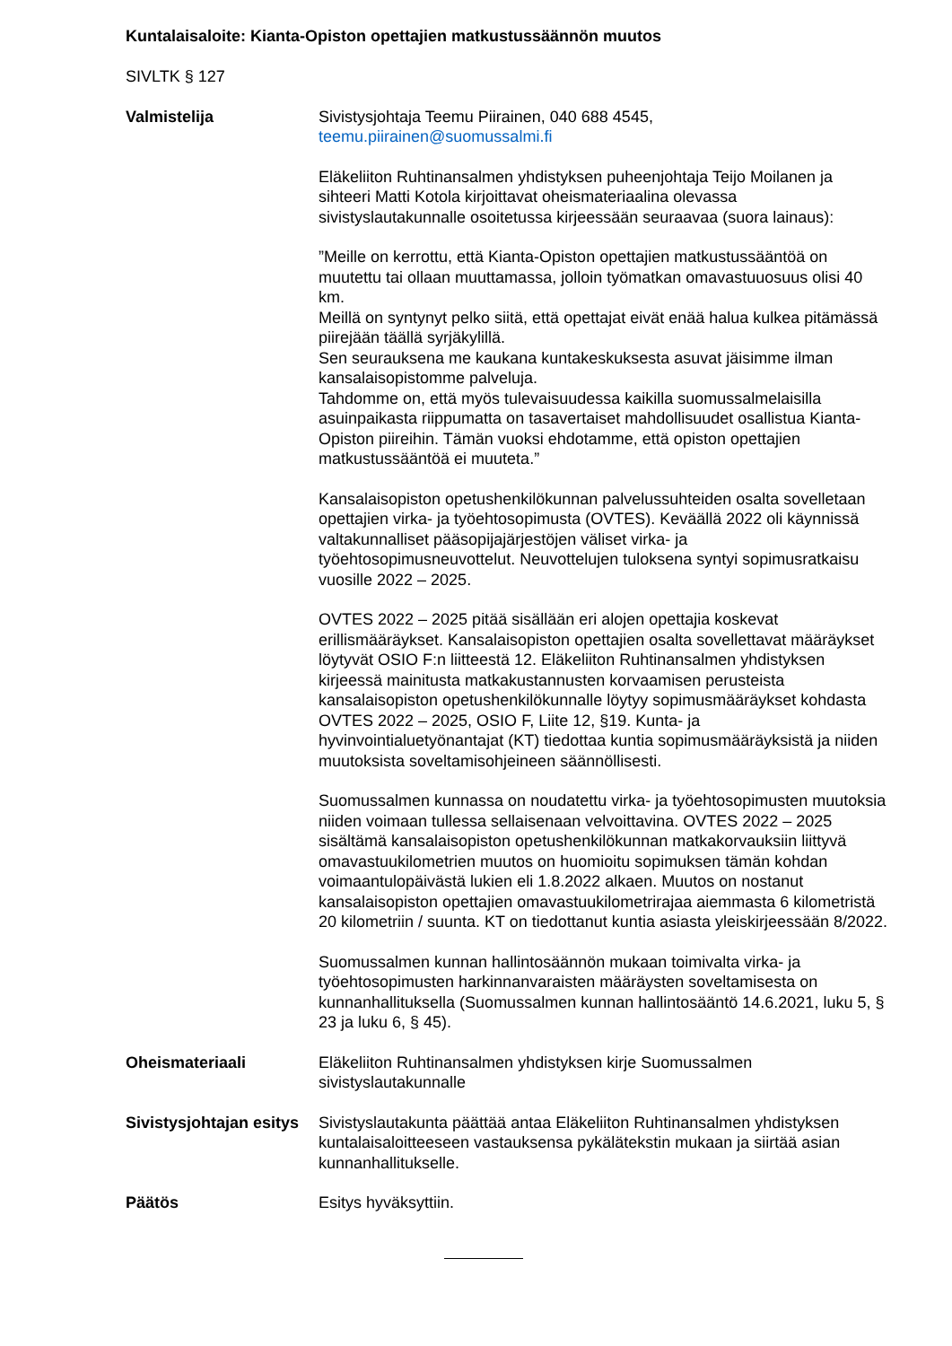Kuntalaisaloite: Kianta-Opiston opettajien matkustussäännön muutos
SIVLTK § 127
Valmistelija Sivistysjohtaja Teemu Piirainen, 040 688 4545,
teemu.piirainen@suomussalmi.fi
Eläkeliiton Ruhtinansalmen yhdistyksen puheenjohtaja Teijo Moilanen ja sihteeri Matti Kotola kirjoittavat oheismateriaalina olevassa sivistyslautakunnalle osoitetussa kirjeessään seuraavaa (suora lainaus):
”Meille on kerrottu, että Kianta-Opiston opettajien matkustussääntöä on muutettu tai ollaan muuttamassa, jolloin työmatkan omavastuuosuus olisi 40 km.
Meillä on syntynyt pelko siitä, että opettajat eivät enää halua kulkea pitämässä piirejään täällä syrjäkylillä.
Sen seurauksena me kaukana kuntakeskuksesta asuvat jäisimme ilman kansalaisopistomme palveluja.
Tahdomme on, että myös tulevaisuudessa kaikilla suomussalmelaisilla asuinpaikasta riippumatta on tasavertaiset mahdollisuudet osallistua Kianta-Opiston piireihin. Tämän vuoksi ehdotamme, että opiston opettajien matkustussääntöä ei muuteta.”
Kansalaisopiston opetushenkilökunnan palvelussuhteiden osalta sovelletaan opettajien virka- ja työehtosopimusta (OVTES). Keväällä 2022 oli käynnissä valtakunnalliset pääsopijajärjestöjen väliset virka- ja työehtosopimusneuvottelut. Neuvottelujen tuloksena syntyi sopimusratkaisu vuosille 2022 – 2025.
OVTES 2022 – 2025 pitää sisällään eri alojen opettajia koskevat erillismääräykset. Kansalaisopiston opettajien osalta sovellettavat määräykset löytyvät OSIO F:n liitteestä 12. Eläkeliiton Ruhtinansalmen yhdistyksen kirjeessä mainitusta matkakustannusten korvaamisen perusteista kansalaisopiston opetushenkilökunnalle löytyy sopimusmääräykset kohdasta OVTES 2022 – 2025, OSIO F, Liite 12, §19. Kunta- ja hyvinvointialuetyönantajat (KT) tiedottaa kuntia sopimusmääräyksistä ja niiden muutoksista soveltamisohjeineen säännöllisesti.
Suomussalmen kunnassa on noudatettu virka- ja työehtosopimusten muutoksia niiden voimaan tullessa sellaisenaan velvoittavina. OVTES 2022 – 2025 sisältämä kansalaisopiston opetushenkilökunnan matkakorvauksiin liittyvä omavastuukilometrien muutos on huomioitu sopimuksen tämän kohdan voimaantulopäivästä lukien eli 1.8.2022 alkaen. Muutos on nostanut kansalaisopiston opettajien omavastuukilometrirajaa aiemmasta 6 kilometristä 20 kilometriin / suunta. KT on tiedottanut kuntia asiasta yleiskirjeessään 8/2022.
Suomussalmen kunnan hallintosäännön mukaan toimivalta virka- ja työehtosopimusten harkinnanvaraisten määräysten soveltamisesta on kunnanhallituksella (Suomussalmen kunnan hallintosääntö 14.6.2021, luku 5, § 23 ja luku 6, § 45).
Oheismateriaali Eläkeliiton Ruhtinansalmen yhdistyksen kirje Suomussalmen sivistyslautakunnalle
Sivistysjohtajan esitys
Sivistyslautakunta päättää antaa Eläkeliiton Ruhtinansalmen yhdistyksen kuntalaisaloitteeseen vastauksensa pykälätekstin mukaan ja siirtää asian kunnanhallitukselle.
Päätös Esitys hyväksyttiin.